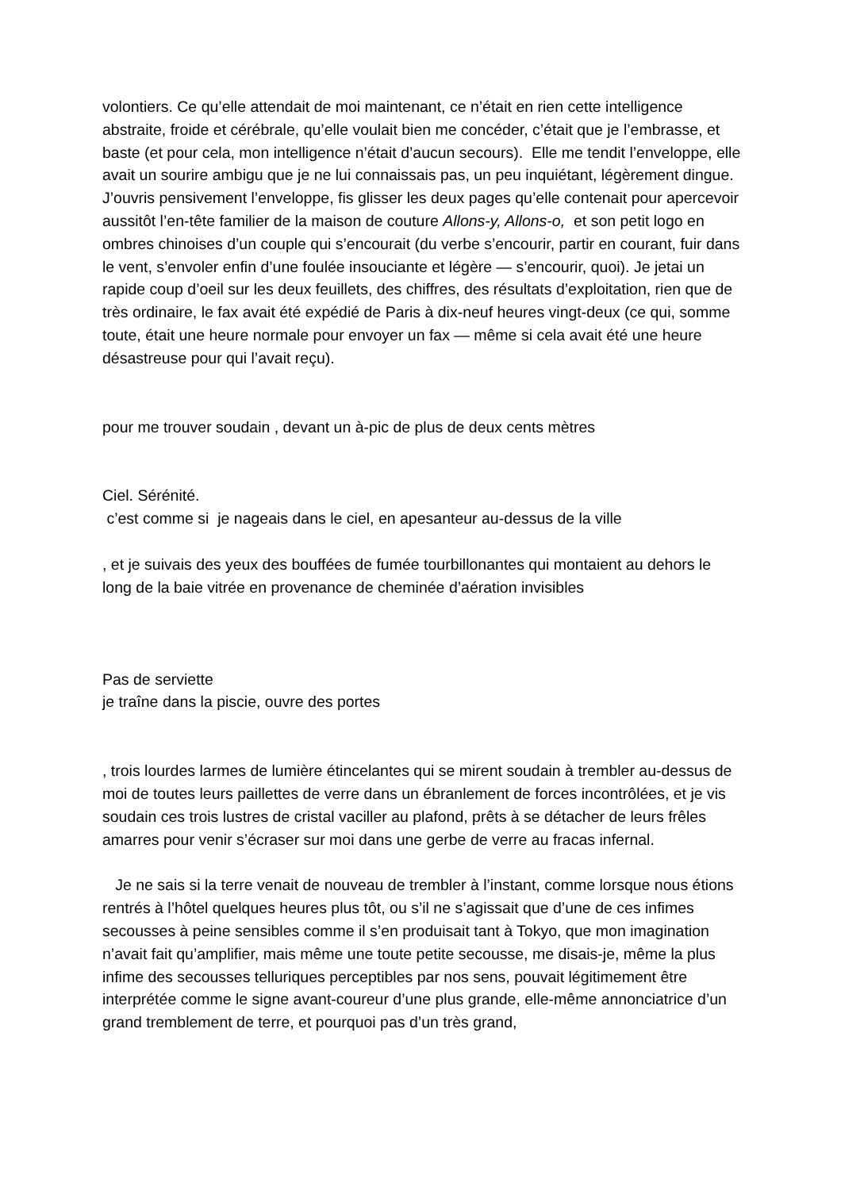volontiers. Ce qu’elle attendait de moi maintenant, ce n’était en rien cette intelligence abstraite, froide et cérébrale, qu’elle voulait bien me concéder, c’était que je l’embrasse, et baste (et pour cela, mon intelligence n’était d’aucun secours). Elle me tendit l’enveloppe, elle avait un sourire ambigu que je ne lui connaissais pas, un peu inquiétant, légèrement dingue. J’ouvris pensivement l’enveloppe, fis glisser les deux pages qu’elle contenait pour apercevoir aussitôt l’en-tête familier de la maison de couture Allons-y, Allons-o, et son petit logo en ombres chinoises d’un couple qui s’encourait (du verbe s’encourir, partir en courant, fuir dans le vent, s’envoler enfin d’une foulée insouciante et légère — s’encourir, quoi). Je jetai un rapide coup d’oeil sur les deux feuillets, des chiffres, des résultats d’exploitation, rien que de très ordinaire, le fax avait été expédié de Paris à dix-neuf heures vingt-deux (ce qui, somme toute, était une heure normale pour envoyer un fax — même si cela avait été une heure désastreuse pour qui l’avait reçu).
pour me trouver soudain , devant un à-pic de plus de deux cents mètres
Ciel. Sérénité.
c’est comme si je nageais dans le ciel, en apesanteur au-dessus de la ville
, et je suivais des yeux des bouffées de fumée tourbillonantes qui montaient au dehors le long de la baie vitrée en provenance de cheminée d’aération invisibles
Pas de serviette
je traîne dans la piscie, ouvre des portes
, trois lourdes larmes de lumière étincelantes qui se mirent soudain à trembler au-dessus de moi de toutes leurs paillettes de verre dans un ébranlement de forces incontrôlées, et je vis soudain ces trois lustres de cristal vaciller au plafond, prêts à se détacher de leurs frêles amarres pour venir s’écraser sur moi dans une gerbe de verre au fracas infernal.
Je ne sais si la terre venait de nouveau de trembler à l’instant, comme lorsque nous étions rentrés à l’hôtel quelques heures plus tôt, ou s’il ne s’agissait que d’une de ces infimes secousses à peine sensibles comme il s’en produisait tant à Tokyo, que mon imagination n’avait fait qu’amplifier, mais même une toute petite secousse, me disais-je, même la plus infime des secousses telluriques perceptibles par nos sens, pouvait légitimement être interprétée comme le signe avant-coureur d’une plus grande, elle-même annonciatrice d’un grand tremblement de terre, et pourquoi pas d’un très grand,